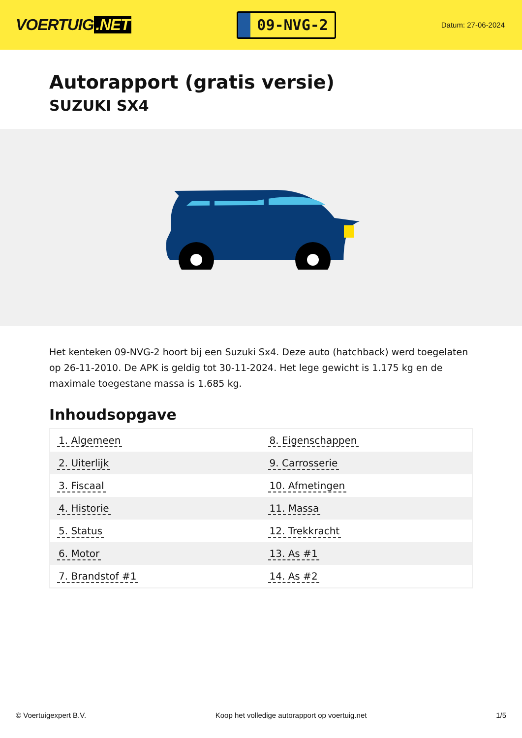VOERTUIG.NET
09-NVG-2
Datum: 27-06-2024
Autorapport (gratis versie)
SUZUKI SX4
Het kenteken 09-NVG-2 hoort bij een Suzuki Sx4. Deze auto (hatchback) werd toegelaten op 26-11-2010. De APK is geldig tot 30-11-2024. Het lege gewicht is 1.175 kg en de maximale toegestane massa is 1.685 kg.
Inhoudsopgave
| 1. Algemeen | 8. Eigenschappen |
| 2. Uiterlijk | 9. Carrosserie |
| 3. Fiscaal | 10. Afmetingen |
| 4. Historie | 11. Massa |
| 5. Status | 12. Trekkracht |
| 6. Motor | 13. As #1 |
| 7. Brandstof #1 | 14. As #2 |
© Voertuigexpert B.V. Koop het volledige autorapport op voertuig.net 1/5